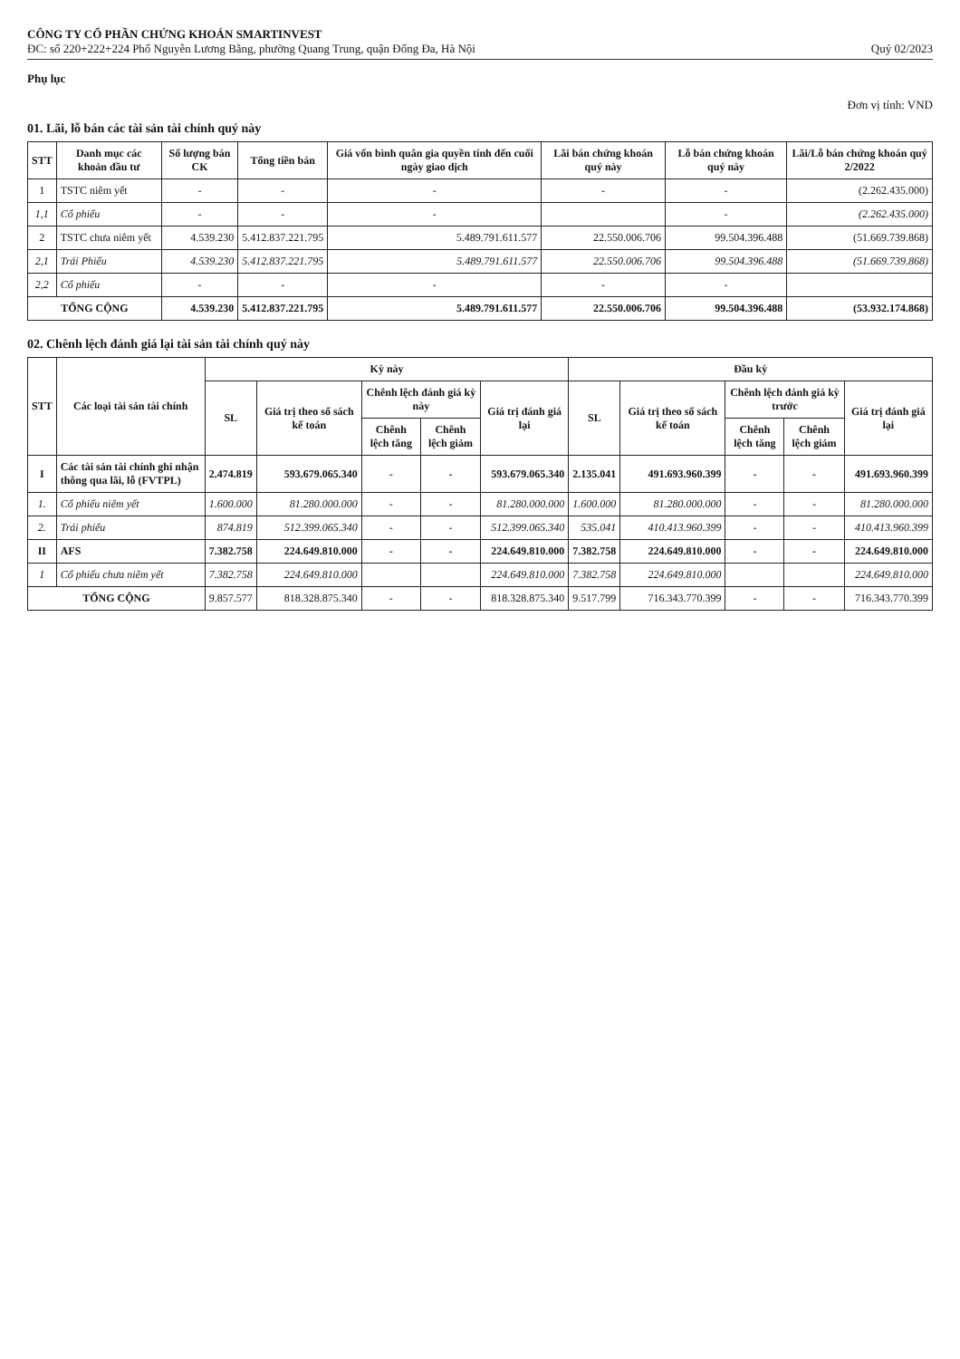CÔNG TY CỔ PHẦN CHỨNG KHOÁN SMARTINVEST
ĐC: số 220+222+224 Phố Nguyễn Lương Bằng, phường Quang Trung, quận Đống Đa, Hà Nội
Quý 02/2023
Phụ lục
Đơn vị tính: VND
01. Lãi, lỗ bán các tài sản tài chính quý này
| STT | Danh mục các khoản đầu tư | Số lượng bán CK | Tổng tiền bán | Giá vốn bình quân gia quyền tính đến cuối ngày giao dịch | Lãi bán chứng khoán quý này | Lỗ bán chứng khoán quý này | Lãi/Lỗ bán chứng khoán quý 2/2022 |
| --- | --- | --- | --- | --- | --- | --- | --- |
| 1 | TSTC niêm yết | - | - | - | - | - | (2.262.435.000) |
| 1,1 | Cổ phiếu | - | - | - | | - | (2.262.435.000) |
| 2 | TSTC chưa niêm yết | 4.539.230 | 5.412.837.221.795 | 5.489.791.611.577 | 22.550.006.706 | 99.504.396.488 | (51.669.739.868) |
| 2,1 | Trái Phiếu | 4.539.230 | 5.412.837.221.795 | 5.489.791.611.577 | 22.550.006.706 | 99.504.396.488 | (51.669.739.868) |
| 2,2 | Cổ phiếu | - | - | - | - | - | |
| TỔNG CỘNG | | 4.539.230 | 5.412.837.221.795 | 5.489.791.611.577 | 22.550.006.706 | 99.504.396.488 | (53.932.174.868) |
02. Chênh lệch đánh giá lại tài sản tài chính quý này
| STT | Các loại tài sản tài chính | Kỳ này | | | | | Đầu kỳ | | | | |
| --- | --- | --- | --- | --- | --- | --- | --- | --- | --- | --- | --- |
| | | SL | Giá trị theo sổ sách kế toán | Chênh lệch đánh giá kỳ này | | Giá trị đánh giá lại | SL | Giá trị theo sổ sách kế toán | Chênh lệch đánh giá kỳ trước | | Giá trị đánh giá lại |
| | | | | Chênh lệch tăng | Chênh lệch giảm | | | | Chênh lệch tăng | Chênh lệch giảm | |
| I | Các tài sản tài chính ghi nhận thông qua lãi, lỗ (FVTPL) | 2.474.819 | 593.679.065.340 | - | - | 593.679.065.340 | 2.135.041 | 491.693.960.399 | - | - | 491.693.960.399 |
| 1. | Cổ phiếu niêm yết | 1.600.000 | 81.280.000.000 | - | - | 81.280.000.000 | 1.600.000 | 81.280.000.000 | - | - | 81.280.000.000 |
| 2. | Trái phiếu | 874.819 | 512.399.065.340 | - | - | 512.399.065.340 | 535.041 | 410.413.960.399 | - | - | 410.413.960.399 |
| II | AFS | 7.382.758 | 224.649.810.000 | - | - | 224.649.810.000 | 7.382.758 | 224.649.810.000 | - | - | 224.649.810.000 |
| 1 | Cổ phiếu chưa niêm yết | 7.382.758 | 224.649.810.000 | | | 224.649.810.000 | 7.382.758 | 224.649.810.000 | | | 224.649.810.000 |
| TỔNG CỘNG | | 9.857.577 | 818.328.875.340 | - | - | 818.328.875.340 | 9.517.799 | 716.343.770.399 | - | - | 716.343.770.399 |